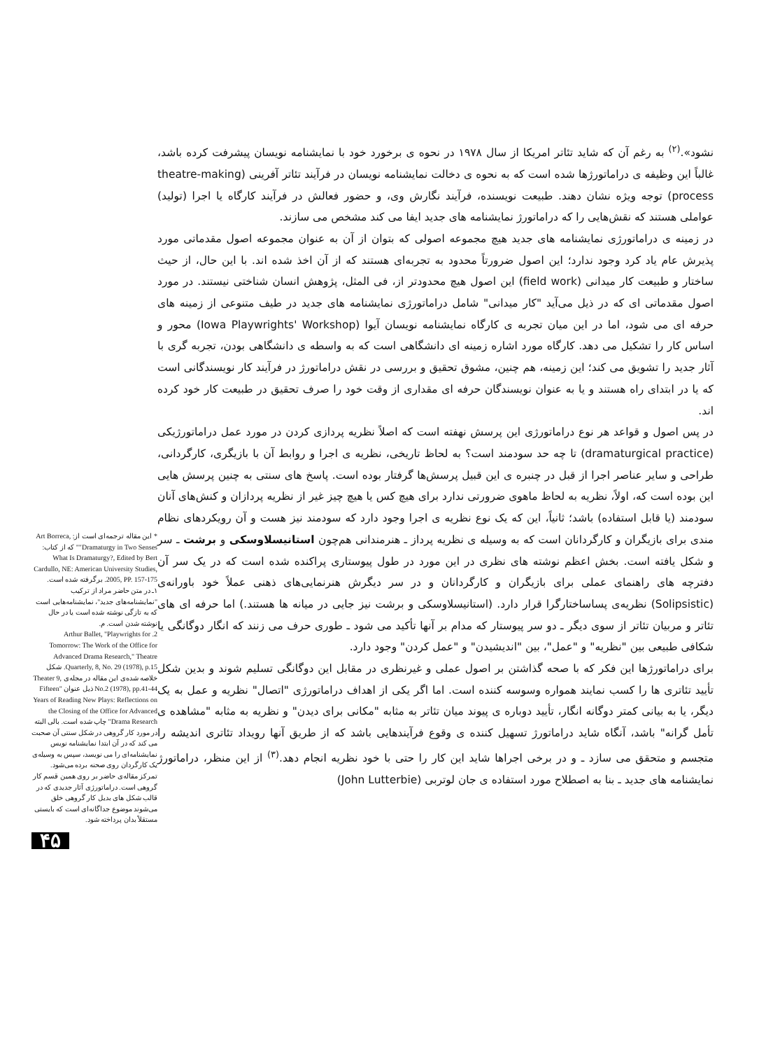نشود».<sup>(۲)</sup> به رغم آن که شاید تئاتر امریکا از سال ۱۹۷۸ در نحوه ی برخورد خود با نمایشنامه نویسان پیشرفت کرده باشد، غالباً این وظیفه ی دراماتورژها شده است که به نحوه ی دخالت نمایشنامه نویسان در فرآیند تئاتر آفرینی (theatre-making process) توجه ویژه نشان دهند. طبیعت نویسنده، فرآیند نگارش وی، و حضور فعالش در فرآیند کارگاه یا اجرا (تولید) عواملی هستند که نقش‌هایی را که دراماتورژ نمایشنامه های جدید ایفا می کند مشخص می سازند.
در زمینه ی دراماتورژی نمایشنامه های جدید هیچ مجموعه اصولی که بتوان از آن به عنوان مجموعه اصول مقدماتی مورد پذیرش عام یاد کرد وجود ندارد؛ این اصول ضرورتاً محدود به تجربه‌ای هستند که از آن اخذ شده اند. با این حال، از حیث ساختار و طبیعت کار میدانی (field work) این اصول هیچ محدودتر از، فی المثل، پژوهش انسان شناختی نیستند. در مورد اصول مقدماتی ای که در ذیل می‌آید "کار میدانی" شامل دراماتورژی نمایشنامه های جدید در طیف متنوعی از زمینه های حرفه ای می شود، اما در این میان تجربه ی کارگاه نمایشنامه نویسان آیوا (Iowa Playwrights' Workshop) محور و اساس کار را تشکیل می دهد. کارگاه مورد اشاره زمینه ای دانشگاهی است که به واسطه ی دانشگاهی بودن، تجربه گری با آثار جدید را تشویق می کند؛ این زمینه، هم چنین، مشوق تحقیق و بررسی در نقش دراماتورژ در فرآیند کار نویسندگانی است که یا در ابتدای راه هستند و یا به عنوان نویسندگان حرفه ای مقداری از وقت خود را صرف تحقیق در طبیعت کار خود کرده اند.
در پس اصول و قواعد هر نوع دراماتورژی این پرسش نهفته است که اصلاً نظریه پردازی کردن در مورد عمل دراماتورژیکی (dramaturgical practice) تا چه حد سودمند است؟ به لحاظ تاریخی، نظریه ی اجرا و روابط آن با بازیگری، کارگردانی، طراحی و سایر عناصر اجرا از قبل در چنبره ی این قبیل پرسش‌ها گرفتار بوده است. پاسخ های سنتی به چنین پرسش هایی این بوده است که، اولاً، نظریه به لحاظ ماهوی ضرورتی ندارد برای هیچ کس یا هیچ چیز غیر از نظریه پردازان و کنش‌های آنان سودمند (یا قابل استفاده) باشد؛ ثانیاً، این که یک نوع نظریه ی اجرا وجود دارد که سودمند نیز هست و آن رویکردهای نظام مندی برای بازیگران و کارگردانان است که به وسیله ی نظریه پرداز ـ هنرمندانی هم‌چون استانیسلاوسکی و برشت ـ سر و شکل یافته است. بخش اعظم نوشته های نظری در این مورد در طول پیوستاری پراکنده شده است که در یک سر آن دفترچه های راهنمای عملی برای بازیگران و کارگردانان و در سر دیگرش هنرنمایی‌های ذهنی عملاً خود باورانه‌ی (Solipsistic) نظریه‌ی پساساختارگرا قرار دارد. (استانیسلاوسکی و برشت نیز جایی در میانه ها هستند.) اما حرفه ای های تئاتر و مربیان تئاتر از سوی دیگر ـ دو سر پیوستار که مدام بر آنها تأکید می شود ـ طوری حرف می زنند که انگار دوگانگی یا شکافی طبیعی بین "نظریه" و "عمل"، بین "اندیشیدن" و "عمل کردن" وجود دارد.
برای دراماتورژها این فکر که با صحه گذاشتن بر اصول عملی و غیرنظری در مقابل این دوگانگی تسلیم شوند و بدین شکل تأیید تئاتری ها را کسب نمایند همواره وسوسه کننده است. اما اگر یکی از اهداف دراماتورژی "اتصال" نظریه و عمل به یک دیگر، یا به بیانی کمتر دوگانه انگار، تأیید دوباره ی پیوند میان تئاتر به مثابه "مکانی برای دیدن" و نظریه به مثابه "مشاهده ی تأمل گرانه" باشد، آنگاه شاید دراماتورژ تسهیل کننده ی وقوع فرآیندهایی باشد که از طریق آنها رویداد تئاتری اندیشه را متجسم و متحقق می سازد ـ و در برخی اجراها شاید این کار را حتی با خود نظریه انجام دهد.<sup>(۳)</sup> از این منظر، دراماتورژ نمایشنامه های جدید ـ بنا به اصطلاح مورد استفاده ی جان لوتربی (John Lutterbie)
* این مقاله ترجمه‌ای است از: Art Borreca, "Dramaturgy in Two Senses" که از کتاب: What Is Dramaturgy?, Edited by Bert Cardullo, NE: American University Studies, 2005, PP. 157-175. برگرفته شده است.
۱ـ در متن حاضر مراد از ترکیب "نمایشنامه‌های جدید"، نمایشنامه‌هایی است که به تازگی نوشته شده است یا در حال نوشته شدن است. م.
2. Arthur Ballet, "Playwrights for Tomorrow: The Work of the Office for Advanced Drama Research," Theatre Quarterly, 8, No. 29 (1978), p.15. شکل خلاصه شده‌ی این مقاله در مجله‌ی Theater 9, No.2 (1978), pp.41-44 ذیل عنوان "Fifteen Years of Reading New Plays: Reflections on the Closing of the Office for Advanced Drama Research" چاپ شده است. بالی البته در مورد کار گروهی در شکل سنتی آن صحبت می کند که در آن ابتدا نمایشنامه نویس نمایشنامه‌ای را می نویسد، سپس به وسیله‌ی یک کارگردان روی صحنه برده می‌شود. تمرکز مقاله‌ی حاضر بر روی همین قسم کار گروهی است. دراماتورژی آثار جدیدی که در قالب شکل های بدیل کار گروهی خلق می‌شوند موضوع جداگانه‌ای است که بایستی مستقلاً بدان پرداخته شود.
۴۵